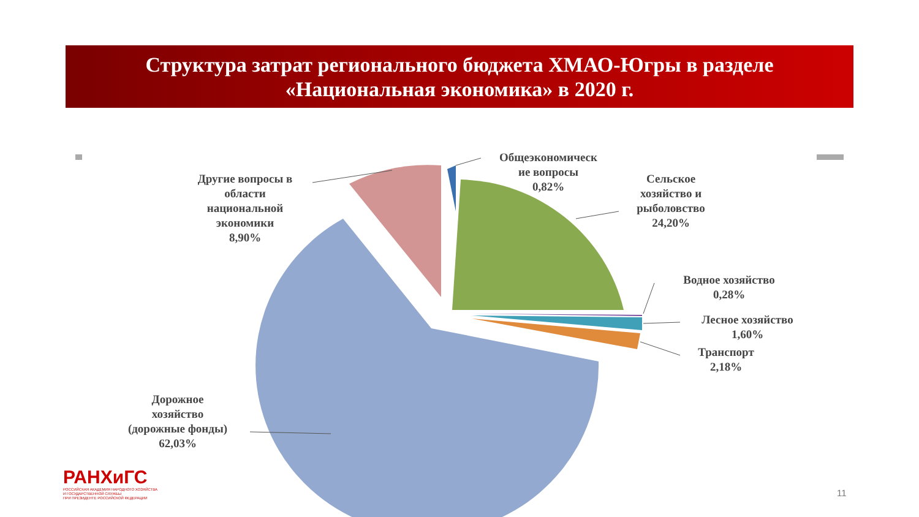Структура затрат регионального бюджета ХМАО-Югры в разделе
«Национальная экономика» в 2020 г.
Другие вопросы в
области
национальной
экономики
8,90%
Общеэкономическ
ие вопросы
0,82%
Сельское
хозяйство и
рыболовство
24,20%
Водное хозяйство
0,28%
Лесное хозяйство
1,60%
Транспорт
2,18%
Дорожное
хозяйство
(дорожные фонды)
62,03%
РАНХиГС
РОССИЙСКАЯ АКАДЕМИЯ НАРОДНОГО ХОЗЯЙСТВА
И ГОСУДАРСТВЕННОЙ СЛУЖБЫ
ПРИ ПРЕЗИДЕНТЕ РОССИЙСКОЙ ФЕДЕРАЦИИ
11